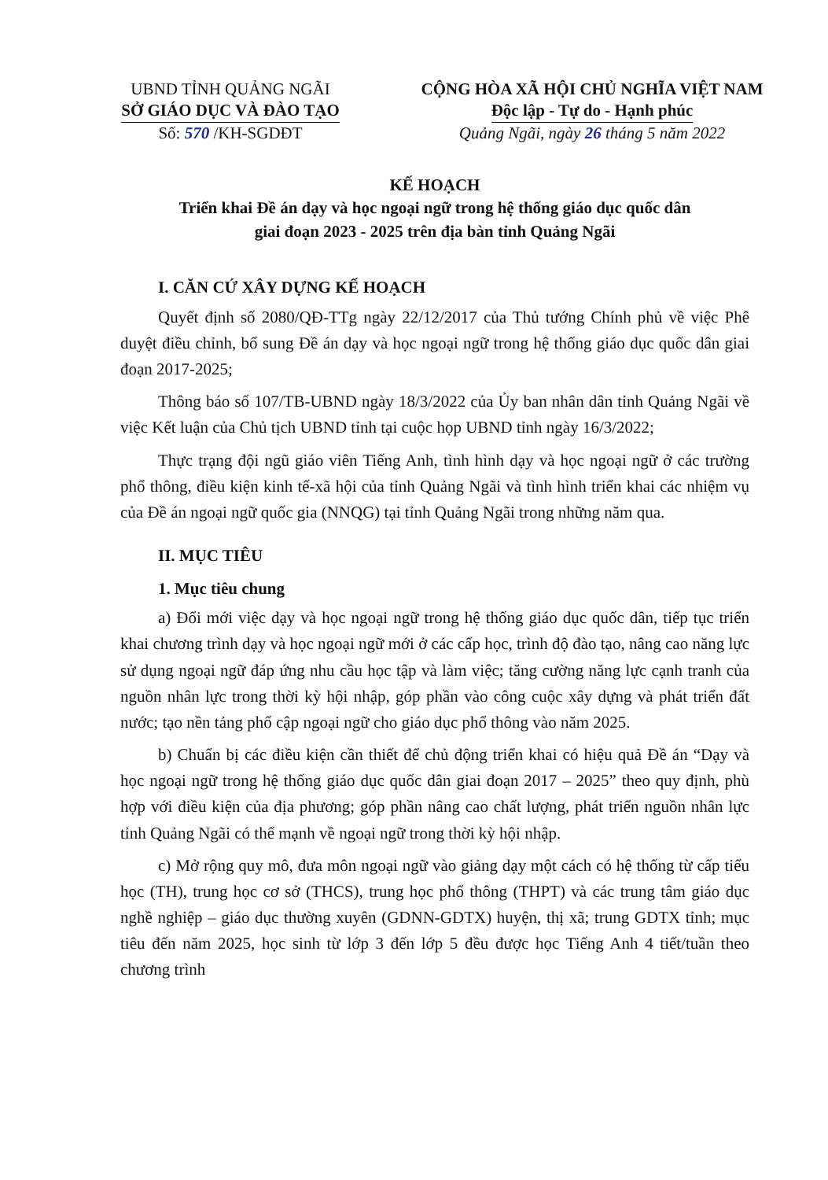UBND TỈNH QUẢNG NGÃI
SỞ GIÁO DỤC VÀ ĐÀO TẠO
Số: 570 /KH-SGDĐT
CỘNG HÒA XÃ HỘI CHỦ NGHĨA VIỆT NAM
Độc lập - Tự do - Hạnh phúc
Quảng Ngãi, ngày 26 tháng 5 năm 2022
KẾ HOẠCH
Triển khai Đề án dạy và học ngoại ngữ trong hệ thống giáo dục quốc dân
giai đoạn 2023 - 2025 trên địa bàn tỉnh Quảng Ngãi
I. CĂN CỨ XÂY DỰNG KẾ HOẠCH
Quyết định số 2080/QĐ-TTg ngày 22/12/2017 của Thủ tướng Chính phủ về việc Phê duyệt điều chỉnh, bổ sung Đề án dạy và học ngoại ngữ trong hệ thống giáo dục quốc dân giai đoạn 2017-2025;
Thông báo số 107/TB-UBND ngày 18/3/2022 của Ủy ban nhân dân tỉnh Quảng Ngãi về việc Kết luận của Chủ tịch UBND tỉnh tại cuộc họp UBND tỉnh ngày 16/3/2022;
Thực trạng đội ngũ giáo viên Tiếng Anh, tình hình dạy và học ngoại ngữ ở các trường phổ thông, điều kiện kinh tế-xã hội của tỉnh Quảng Ngãi và tình hình triển khai các nhiệm vụ của Đề án ngoại ngữ quốc gia (NNQG) tại tỉnh Quảng Ngãi trong những năm qua.
II. MỤC TIÊU
1. Mục tiêu chung
a) Đổi mới việc dạy và học ngoại ngữ trong hệ thống giáo dục quốc dân, tiếp tục triển khai chương trình dạy và học ngoại ngữ mới ở các cấp học, trình độ đào tạo, nâng cao năng lực sử dụng ngoại ngữ đáp ứng nhu cầu học tập và làm việc; tăng cường năng lực cạnh tranh của nguồn nhân lực trong thời kỳ hội nhập, góp phần vào công cuộc xây dựng và phát triển đất nước; tạo nền tảng phổ cập ngoại ngữ cho giáo dục phổ thông vào năm 2025.
b) Chuẩn bị các điều kiện cần thiết để chủ động triển khai có hiệu quả Đề án “Dạy và học ngoại ngữ trong hệ thống giáo dục quốc dân giai đoạn 2017 – 2025” theo quy định, phù hợp với điều kiện của địa phương; góp phần nâng cao chất lượng, phát triển nguồn nhân lực tỉnh Quảng Ngãi có thế mạnh về ngoại ngữ trong thời kỳ hội nhập.
c) Mở rộng quy mô, đưa môn ngoại ngữ vào giảng dạy một cách có hệ thống từ cấp tiểu học (TH), trung học cơ sở (THCS), trung học phổ thông (THPT) và các trung tâm giáo dục nghề nghiệp – giáo dục thường xuyên (GDNN-GDTX) huyện, thị xã; trung GDTX tỉnh; mục tiêu đến năm 2025, học sinh từ lớp 3 đến lớp 5 đều được học Tiếng Anh 4 tiết/tuần theo chương trình